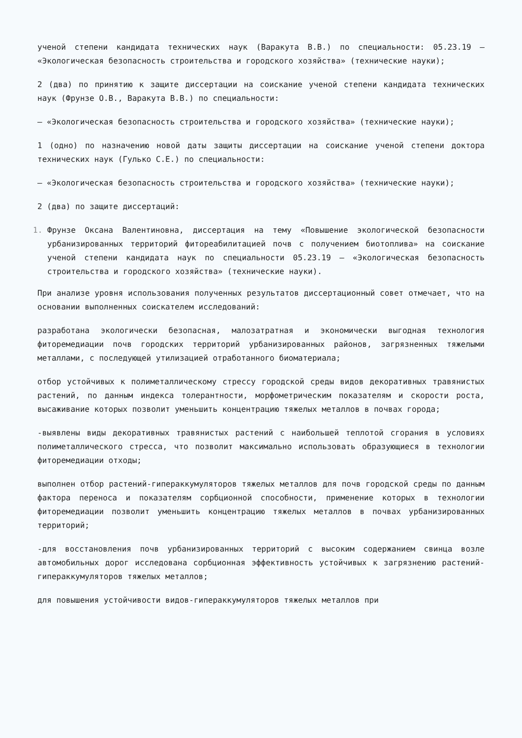ученой степени кандидата технических наук (Варакута В.В.) по специальности: 05.23.19 – «Экологическая безопасность строительства и городского хозяйства» (технические науки);
2 (два) по принятию к защите диссертации на соискание ученой степени кандидата технических наук (Фрунзе О.В., Варакута В.В.) по специальности:
– «Экологическая безопасность строительства и городского хозяйства» (технические науки);
1 (одно) по назначению новой даты защиты диссертации на соискание ученой степени доктора технических наук (Гулько С.Е.) по специальности:
– «Экологическая безопасность строительства и городского хозяйства» (технические науки);
2 (два) по защите диссертаций:
Фрунзе Оксана Валентиновна, диссертация на тему «Повышение экологической безопасности урбанизированных территорий фитореабилитацией почв с получением биотоплива» на соискание ученой степени кандидата наук по специальности 05.23.19 – «Экологическая безопасность строительства и городского хозяйства» (технические науки).
При анализе уровня использования полученных результатов диссертационный совет отмечает, что на основании выполненных соискателем исследований:
разработана экологически безопасная, малозатратная и экономически выгодная технология фиторемедиации почв городских территорий урбанизированных районов, загрязненных тяжелыми металлами, с последующей утилизацией отработанного биоматериала;
отбор устойчивых к полиметаллическому стрессу городской среды видов декоративных травянистых растений, по данным индекса толерантности, морфометрическим показателям и скорости роста, высаживание которых позволит уменьшить концентрацию тяжелых металлов в почвах города;
-выявлены виды декоративных травянистых растений с наибольшей теплотой сгорания в условиях полиметаллического стресса, что позволит максимально использовать образующиеся в технологии фиторемедиации отходы;
выполнен отбор растений-гипераккумуляторов тяжелых металлов для почв городской среды по данным фактора переноса и показателям сорбционной способности, применение которых в технологии фиторемедиации позволит уменьшить концентрацию тяжелых металлов в почвах урбанизированных территорий;
-для восстановления почв урбанизированных территорий с высоким содержанием свинца возле автомобильных дорог исследована сорбционная эффективность устойчивых к загрязнению растений-гипераккумуляторов тяжелых металлов;
для повышения устойчивости видов-гипераккумуляторов тяжелых металлов при